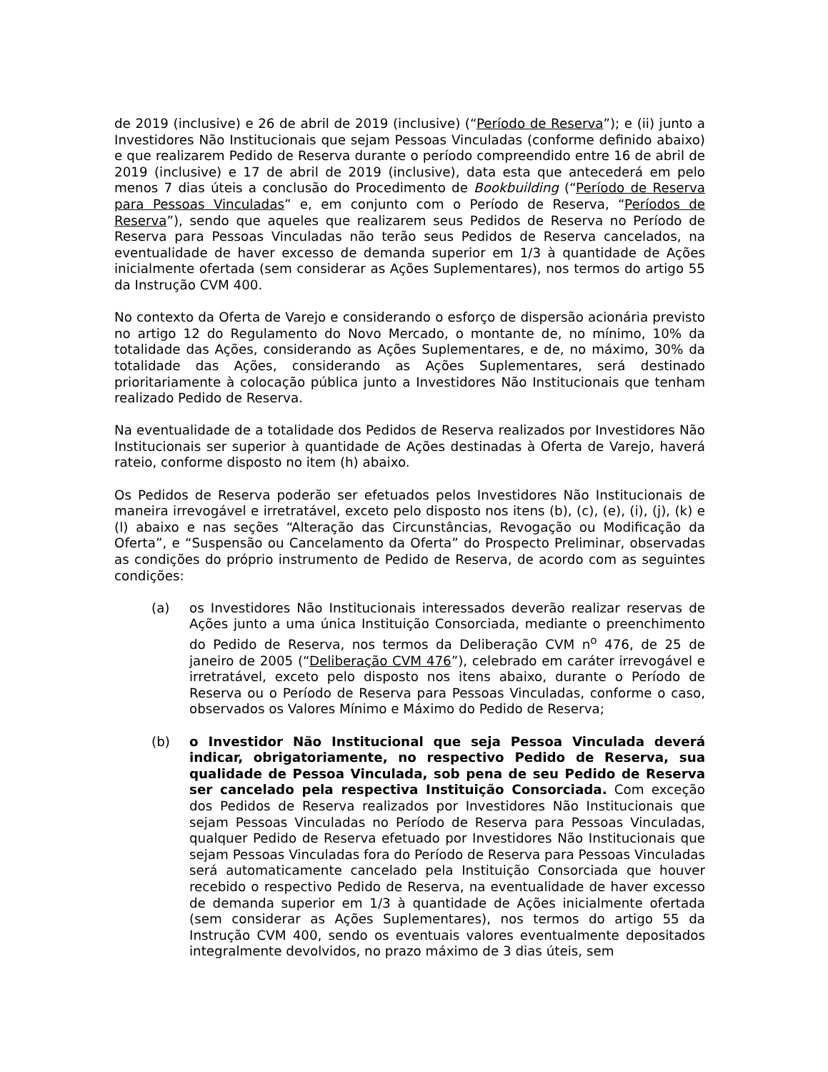de 2019 (inclusive) e 26 de abril de 2019 (inclusive) (“Período de Reserva”); e (ii) junto a Investidores Não Institucionais que sejam Pessoas Vinculadas (conforme definido abaixo) e que realizarem Pedido de Reserva durante o período compreendido entre 16 de abril de 2019 (inclusive) e 17 de abril de 2019 (inclusive), data esta que antecederá em pelo menos 7 dias úteis a conclusão do Procedimento de Bookbuilding (“Período de Reserva para Pessoas Vinculadas” e, em conjunto com o Período de Reserva, “Períodos de Reserva”), sendo que aqueles que realizarem seus Pedidos de Reserva no Período de Reserva para Pessoas Vinculadas não terão seus Pedidos de Reserva cancelados, na eventualidade de haver excesso de demanda superior em 1/3 à quantidade de Ações inicialmente ofertada (sem considerar as Ações Suplementares), nos termos do artigo 55 da Instrução CVM 400.
No contexto da Oferta de Varejo e considerando o esforço de dispersão acionária previsto no artigo 12 do Regulamento do Novo Mercado, o montante de, no mínimo, 10% da totalidade das Ações, considerando as Ações Suplementares, e de, no máximo, 30% da totalidade das Ações, considerando as Ações Suplementares, será destinado prioritariamente à colocação pública junto a Investidores Não Institucionais que tenham realizado Pedido de Reserva.
Na eventualidade de a totalidade dos Pedidos de Reserva realizados por Investidores Não Institucionais ser superior à quantidade de Ações destinadas à Oferta de Varejo, haverá rateio, conforme disposto no item (h) abaixo.
Os Pedidos de Reserva poderão ser efetuados pelos Investidores Não Institucionais de maneira irrevogável e irretratável, exceto pelo disposto nos itens (b), (c), (e), (i), (j), (k) e (l) abaixo e nas seções “Alteração das Circunstâncias, Revogação ou Modificação da Oferta”, e “Suspensão ou Cancelamento da Oferta” do Prospecto Preliminar, observadas as condições do próprio instrumento de Pedido de Reserva, de acordo com as seguintes condições:
(a) os Investidores Não Institucionais interessados deverão realizar reservas de Ações junto a uma única Instituição Consorciada, mediante o preenchimento do Pedido de Reserva, nos termos da Deliberação CVM n<sup>o</sup> 476, de 25 de janeiro de 2005 (“Deliberação CVM 476”), celebrado em caráter irrevogável e irretratável, exceto pelo disposto nos itens abaixo, durante o Período de Reserva ou o Período de Reserva para Pessoas Vinculadas, conforme o caso, observados os Valores Mínimo e Máximo do Pedido de Reserva;
(b) o Investidor Não Institucional que seja Pessoa Vinculada deverá indicar, obrigatoriamente, no respectivo Pedido de Reserva, sua qualidade de Pessoa Vinculada, sob pena de seu Pedido de Reserva ser cancelado pela respectiva Instituição Consorciada. Com exceção dos Pedidos de Reserva realizados por Investidores Não Institucionais que sejam Pessoas Vinculadas no Período de Reserva para Pessoas Vinculadas, qualquer Pedido de Reserva efetuado por Investidores Não Institucionais que sejam Pessoas Vinculadas fora do Período de Reserva para Pessoas Vinculadas será automaticamente cancelado pela Instituição Consorciada que houver recebido o respectivo Pedido de Reserva, na eventualidade de haver excesso de demanda superior em 1/3 à quantidade de Ações inicialmente ofertada (sem considerar as Ações Suplementares), nos termos do artigo 55 da Instrução CVM 400, sendo os eventuais valores eventualmente depositados integralmente devolvidos, no prazo máximo de 3 dias úteis, sem